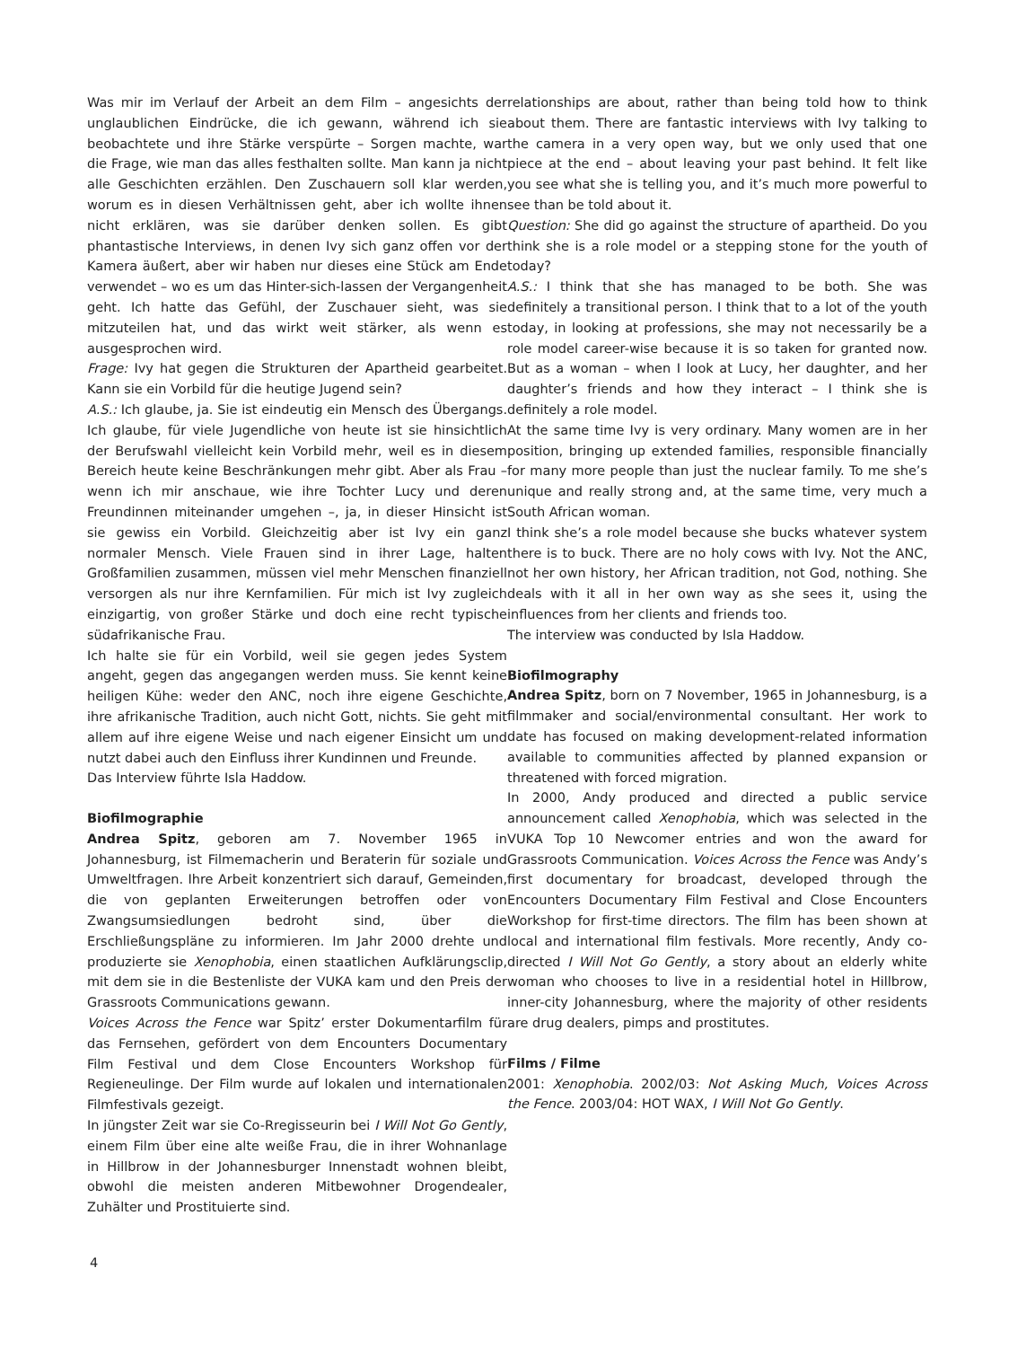Was mir im Verlauf der Arbeit an dem Film – angesichts der unglaublichen Eindrücke, die ich gewann, während ich sie beobachtete und ihre Stärke verspürte – Sorgen machte, war die Frage, wie man das alles festhalten sollte. Man kann ja nicht alle Geschichten erzählen. Den Zuschauern soll klar werden, worum es in diesen Verhältnissen geht, aber ich wollte ihnen nicht erklären, was sie darüber denken sollen. Es gibt phantastische Interviews, in denen Ivy sich ganz offen vor der Kamera äußert, aber wir haben nur dieses eine Stück am Ende verwendet – wo es um das Hinter-sich-lassen der Vergangenheit geht. Ich hatte das Gefühl, der Zuschauer sieht, was sie mitzuteilen hat, und das wirkt weit stärker, als wenn es ausgesprochen wird.
Frage: Ivy hat gegen die Strukturen der Apartheid gearbeitet. Kann sie ein Vorbild für die heutige Jugend sein?
A.S.: Ich glaube, ja. Sie ist eindeutig ein Mensch des Übergangs. Ich glaube, für viele Jugendliche von heute ist sie hinsichtlich der Berufswahl vielleicht kein Vorbild mehr, weil es in diesem Bereich heute keine Beschränkungen mehr gibt. Aber als Frau – wenn ich mir anschaue, wie ihre Tochter Lucy und deren Freundinnen miteinander umgehen –, ja, in dieser Hinsicht ist sie gewiss ein Vorbild. Gleichzeitig aber ist Ivy ein ganz normaler Mensch. Viele Frauen sind in ihrer Lage, halten Großfamilien zusammen, müssen viel mehr Menschen finanziell versorgen als nur ihre Kernfamilien. Für mich ist Ivy zugleich einzigartig, von großer Stärke und doch eine recht typische südafrikanische Frau.
Ich halte sie für ein Vorbild, weil sie gegen jedes System angeht, gegen das angegangen werden muss. Sie kennt keine heiligen Kühe: weder den ANC, noch ihre eigene Geschichte, ihre afrikanische Tradition, auch nicht Gott, nichts. Sie geht mit allem auf ihre eigene Weise und nach eigener Einsicht um und nutzt dabei auch den Einfluss ihrer Kundinnen und Freunde.
Das Interview führte Isla Haddow.
Biofilmographie
Andrea Spitz, geboren am 7. November 1965 in Johannesburg, ist Filmemacherin und Beraterin für soziale und Umweltfragen. Ihre Arbeit konzentriert sich darauf, Gemeinden, die von geplanten Erweiterungen betroffen oder von Zwangsumsiedlungen bedroht sind, über die Erschließungspläne zu informieren. Im Jahr 2000 drehte und produzierte sie Xenophobia, einen staatlichen Aufklärungsclip, mit dem sie in die Bestenliste der VUKA kam und den Preis der Grassroots Communications gewann.
Voices Across the Fence war Spitz’ erster Dokumentarfilm für das Fernsehen, gefördert von dem Encounters Documentary Film Festival und dem Close Encounters Workshop für Regieneulinge. Der Film wurde auf lokalen und internationalen Filmfestivals gezeigt.
In jüngster Zeit war sie Co-Rregisseurin bei I Will Not Go Gently, einem Film über eine alte weiße Frau, die in ihrer Wohnanlage in Hillbrow in der Johannesburger Innenstadt wohnen bleibt, obwohl die meisten anderen Mitbewohner Drogendealer, Zuhälter und Prostituierte sind.
relationships are about, rather than being told how to think about them. There are fantastic interviews with Ivy talking to the camera in a very open way, but we only used that one piece at the end – about leaving your past behind. It felt like you see what she is telling you, and it’s much more powerful to see than be told about it.
Question: She did go against the structure of apartheid. Do you think she is a role model or a stepping stone for the youth of today?
A.S.: I think that she has managed to be both. She was definitely a transitional person. I think that to a lot of the youth today, in looking at professions, she may not necessarily be a role model career-wise because it is so taken for granted now. But as a woman – when I look at Lucy, her daughter, and her daughter’s friends and how they interact – I think she is definitely a role model.
At the same time Ivy is very ordinary. Many women are in her position, bringing up extended families, responsible financially for many more people than just the nuclear family. To me she’s unique and really strong and, at the same time, very much a South African woman.
I think she’s a role model because she bucks whatever system there is to buck. There are no holy cows with Ivy. Not the ANC, not her own history, her African tradition, not God, nothing. She deals with it all in her own way as she sees it, using the influences from her clients and friends too.
The interview was conducted by Isla Haddow.
Biofilmography
Andrea Spitz, born on 7 November, 1965 in Johannesburg, is a filmmaker and social/environmental consultant. Her work to date has focused on making development-related information available to communities affected by planned expansion or threatened with forced migration.
In 2000, Andy produced and directed a public service announcement called Xenophobia, which was selected in the VUKA Top 10 Newcomer entries and won the award for Grassroots Communication. Voices Across the Fence was Andy’s first documentary for broadcast, developed through the Encounters Documentary Film Festival and Close Encounters Workshop for first-time directors. The film has been shown at local and international film festivals. More recently, Andy co-directed I Will Not Go Gently, a story about an elderly white woman who chooses to live in a residential hotel in Hillbrow, inner-city Johannesburg, where the majority of other residents are drug dealers, pimps and prostitutes.
Films / Filme
2001: Xenophobia. 2002/03: Not Asking Much, Voices Across the Fence. 2003/04: HOT WAX, I Will Not Go Gently.
4